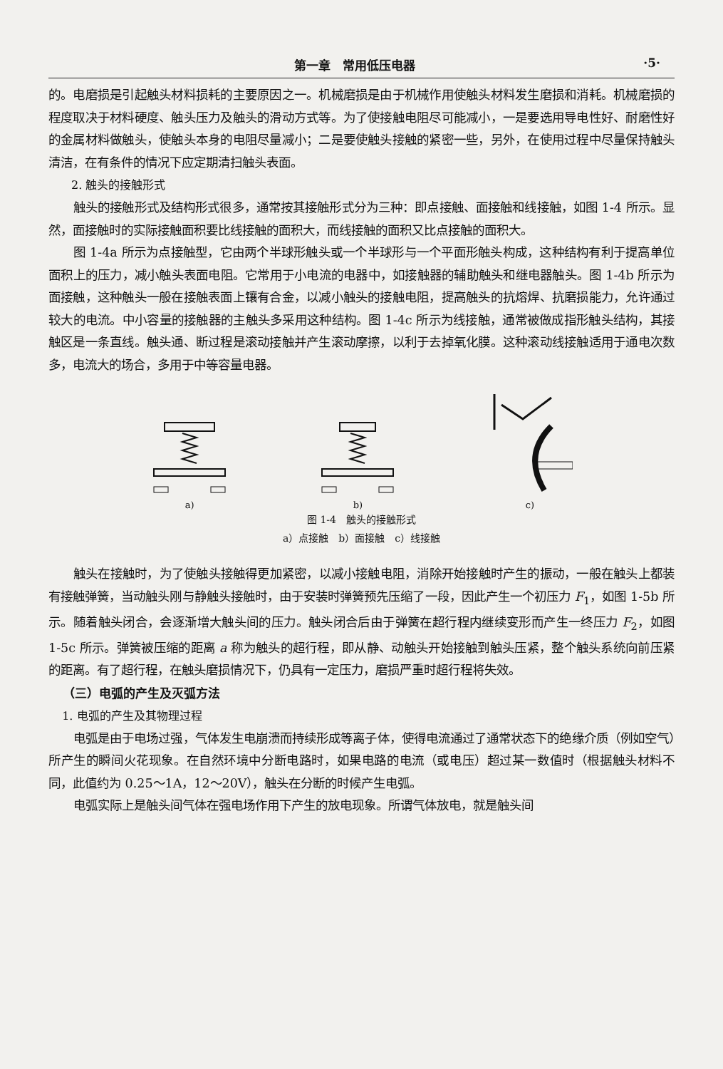第一章　常用低压电器 ·5·
的。电磨损是引起触头材料损耗的主要原因之一。机械磨损是由于机械作用使触头材料发生磨损和消耗。机械磨损的程度取决于材料硬度、触头压力及触头的滑动方式等。为了使接触电阻尽可能减小，一是要选用导电性好、耐磨性好的金属材料做触头，使触头本身的电阻尽量减小；二是要使触头接触的紧密一些，另外，在使用过程中尽量保持触头清洁，在有条件的情况下应定期清扫触头表面。
2. 触头的接触形式
触头的接触形式及结构形式很多，通常按其接触形式分为三种：即点接触、面接触和线接触，如图 1-4 所示。显然，面接触时的实际接触面积要比线接触的面积大，而线接触的面积又比点接触的面积大。
图 1-4a 所示为点接触型，它由两个半球形触头或一个半球形与一个平面形触头构成，这种结构有利于提高单位面积上的压力，减小触头表面电阻。它常用于小电流的电器中，如接触器的辅助触头和继电器触头。图 1-4b 所示为面接触，这种触头一般在接触表面上镶有合金，以减小触头的接触电阻，提高触头的抗熔焊、抗磨损能力，允许通过较大的电流。中小容量的接触器的主触头多采用这种结构。图 1-4c 所示为线接触，通常被做成指形触头结构，其接触区是一条直线。触头通、断过程是滚动接触并产生滚动摩擦，以利于去掉氧化膜。这种滚动线接触适用于通电次数多，电流大的场合，多用于中等容量电器。
a)
b)
c)
图 1-4　触头的接触形式
a）点接触　b）面接触　c）线接触
触头在接触时，为了使触头接触得更加紧密，以减小接触电阻，消除开始接触时产生的振动，一般在触头上都装有接触弹簧，当动触头刚与静触头接触时，由于安装时弹簧预先压缩了一段，因此产生一个初压力 F<sub>1</sub>，如图 1-5b 所示。随着触头闭合，会逐渐增大触头间的压力。触头闭合后由于弹簧在超行程内继续变形而产生一终压力 F<sub>2</sub>，如图 1-5c 所示。弹簧被压缩的距离 a 称为触头的超行程，即从静、动触头开始接触到触头压紧，整个触头系统向前压紧的距离。有了超行程，在触头磨损情况下，仍具有一定压力，磨损严重时超行程将失效。
（三）电弧的产生及灭弧方法
1. 电弧的产生及其物理过程
电弧是由于电场过强，气体发生电崩溃而持续形成等离子体，使得电流通过了通常状态下的绝缘介质（例如空气）所产生的瞬间火花现象。在自然环境中分断电路时，如果电路的电流（或电压）超过某一数值时（根据触头材料不同，此值约为 0.25～1A，12～20V），触头在分断的时候产生电弧。
电弧实际上是触头间气体在强电场作用下产生的放电现象。所谓气体放电，就是触头间